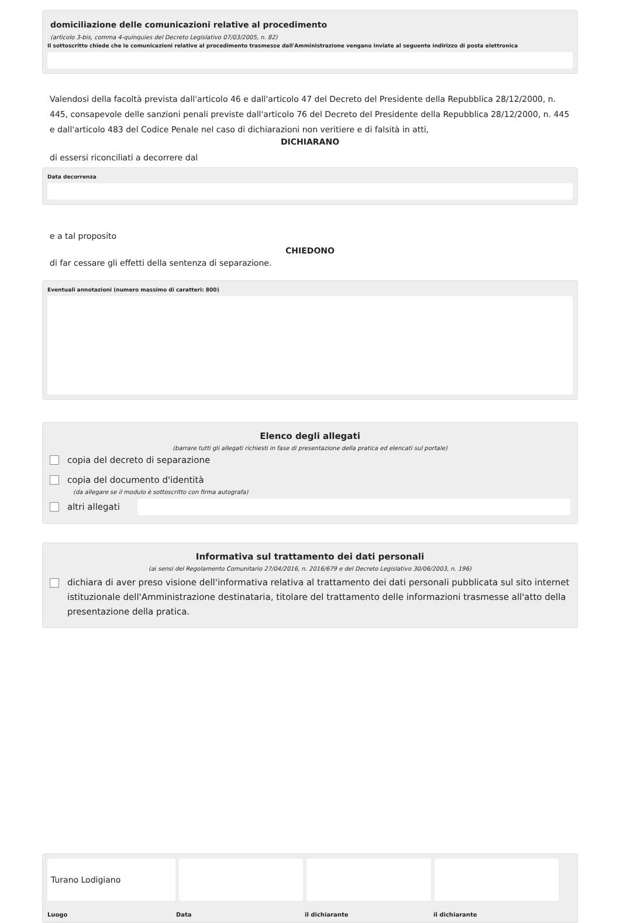domiciliazione delle comunicazioni relative al procedimento
(articolo 3-bis, comma 4-quinquies del Decreto Legislativo 07/03/2005, n. 82)
Il sottoscritto chiede che le comunicazioni relative al procedimento trasmesse dall'Amministrazione vengano inviate al seguente indirizzo di posta elettronica
Valendosi della facoltà prevista dall'articolo 46 e dall'articolo 47 del Decreto del Presidente della Repubblica 28/12/2000, n. 445, consapevole delle sanzioni penali previste dall'articolo 76 del Decreto del Presidente della Repubblica 28/12/2000, n. 445 e dall'articolo 483 del Codice Penale nel caso di dichiarazioni non veritiere e di falsità in atti,
DICHIARANO
di essersi riconciliati a decorrere dal
Data decorrenza
e a tal proposito
CHIEDONO
di far cessare gli effetti della sentenza di separazione.
Eventuali annotazioni (numero massimo di caratteri: 800)
Elenco degli allegati
(barrare tutti gli allegati richiesti in fase di presentazione della pratica ed elencati sul portale)
copia del decreto di separazione
copia del documento d'identità
(da allegare se il modulo è sottoscritto con firma autografa)
altri allegati
Informativa sul trattamento dei dati personali
(ai sensi del Regolamento Comunitario 27/04/2016, n. 2016/679 e del Decreto Legislativo 30/06/2003, n. 196)
dichiara di aver preso visione dell'informativa relativa al trattamento dei dati personali pubblicata sul sito internet istituzionale dell'Amministrazione destinataria, titolare del trattamento delle informazioni trasmesse all'atto della presentazione della pratica.
Turano Lodigiano
Luogo Data il dichiarante il dichiarante